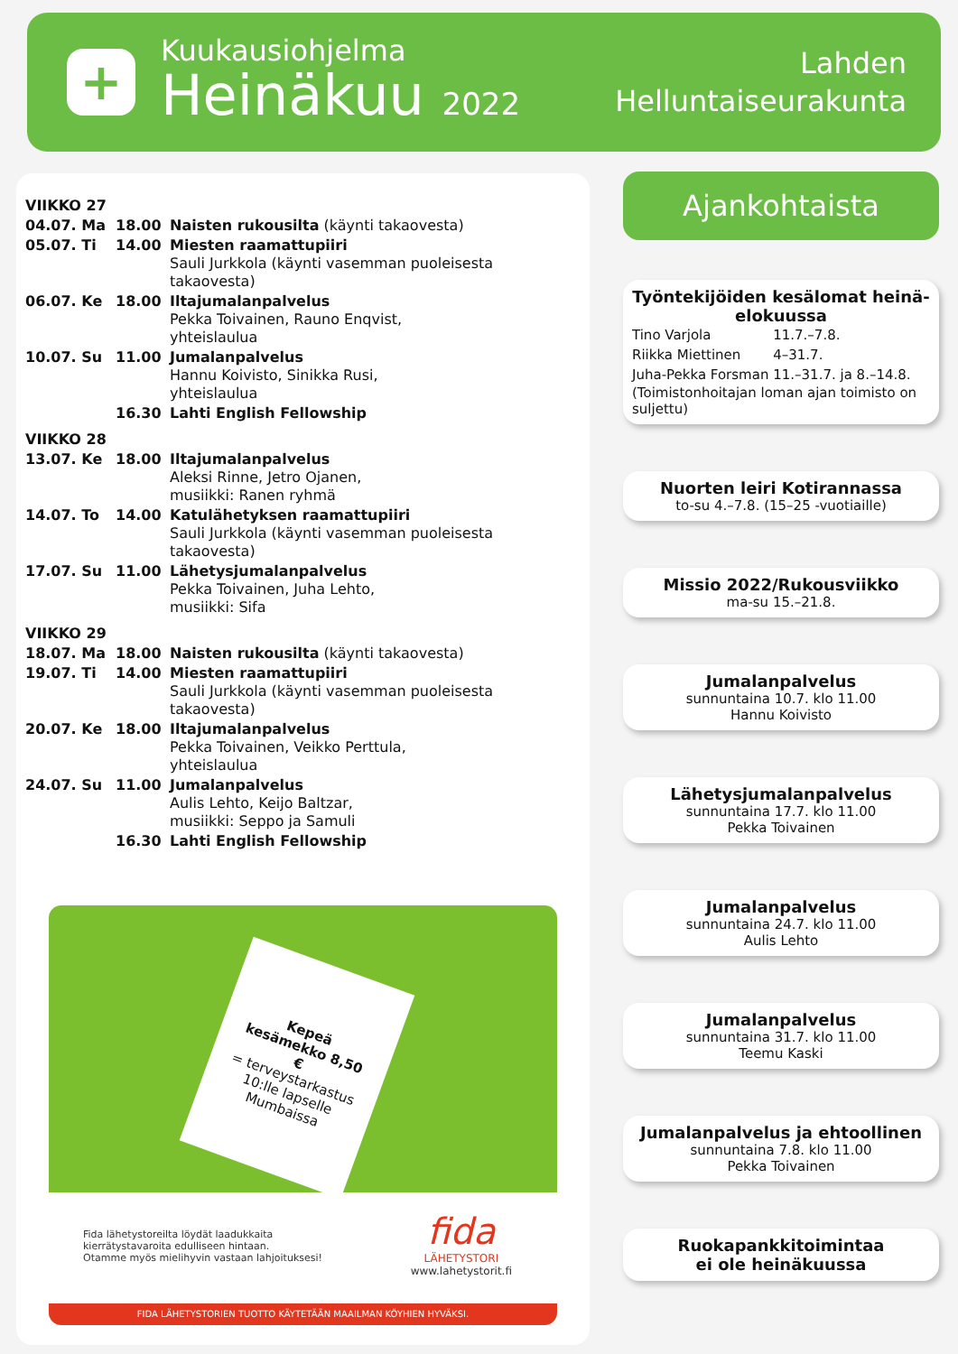+
Kuukausiohjelma
Heinäkuu 2022
Lahden
Helluntaiseurakunta
| VIIKKO 27 | | |
| 04.07. Ma | 18.00 | Naisten rukousilta (käynti takaovesta) |
| 05.07. Ti | 14.00 | Miesten raamattupiiri Sauli Jurkkola (käynti vasemman puoleisesta takaovesta) |
| 06.07. Ke | 18.00 | Iltajumalanpalvelus Pekka Toivainen, Rauno Enqvist, yhteislaulua |
| 10.07. Su | 11.00 | Jumalanpalvelus Hannu Koivisto, Sinikka Rusi, yhteislaulua |
| | 16.30 | Lahti English Fellowship |
| VIIKKO 28 | | |
| 13.07. Ke | 18.00 | Iltajumalanpalvelus Aleksi Rinne, Jetro Ojanen, musiikki: Ranen ryhmä |
| 14.07. To | 14.00 | Katulähetyksen raamattupiiri Sauli Jurkkola (käynti vasemman puoleisesta takaovesta) |
| 17.07. Su | 11.00 | Lähetysjumalanpalvelus Pekka Toivainen, Juha Lehto, musiikki: Sifa |
| VIIKKO 29 | | |
| 18.07. Ma | 18.00 | Naisten rukousilta (käynti takaovesta) |
| 19.07. Ti | 14.00 | Miesten raamattupiiri Sauli Jurkkola (käynti vasemman puoleisesta takaovesta) |
| 20.07. Ke | 18.00 | Iltajumalanpalvelus Pekka Toivainen, Veikko Perttula, yhteislaulua |
| 24.07. Su | 11.00 | Jumalanpalvelus Aulis Lehto, Keijo Baltzar, musiikki: Seppo ja Samuli |
| | 16.30 | Lahti English Fellowship |
Kepeä kesämekko 8,50 €
= terveystarkastus 10:lle lapselle Mumbaissa
Fida lähetystoreilta löydät laadukkaita
kierrätystavaroita edulliseen hintaan.
Otamme myös mielihyvin vastaan lahjoituksesi!
fida
LÄHETYSTORI
www.lahetystorit.fi
FIDA LÄHETYSTORIEN TUOTTO KÄYTETÄÄN MAAILMAN KÖYHIEN HYVÄKSI.
Ajankohtaista
Työntekijöiden kesälomat heinä-elokuussa
| Tino Varjola | 11.7.–7.8. |
| Riikka Miettinen | 4–31.7. |
| Juha-Pekka Forsman | 11.–31.7. ja 8.–14.8. |
(Toimistonhoitajan loman ajan toimisto on suljettu)
Nuorten leiri Kotirannassa
to-su 4.–7.8. (15–25 -vuotiaille)
Missio 2022/Rukousviikko
ma-su 15.–21.8.
Jumalanpalvelus
sunnuntaina 10.7. klo 11.00
Hannu Koivisto
Lähetysjumalanpalvelus
sunnuntaina 17.7. klo 11.00
Pekka Toivainen
Jumalanpalvelus
sunnuntaina 24.7. klo 11.00
Aulis Lehto
Jumalanpalvelus
sunnuntaina 31.7. klo 11.00
Teemu Kaski
Jumalanpalvelus ja ehtoollinen
sunnuntaina 7.8. klo 11.00
Pekka Toivainen
Ruokapankkitoimintaa
ei ole heinäkuussa